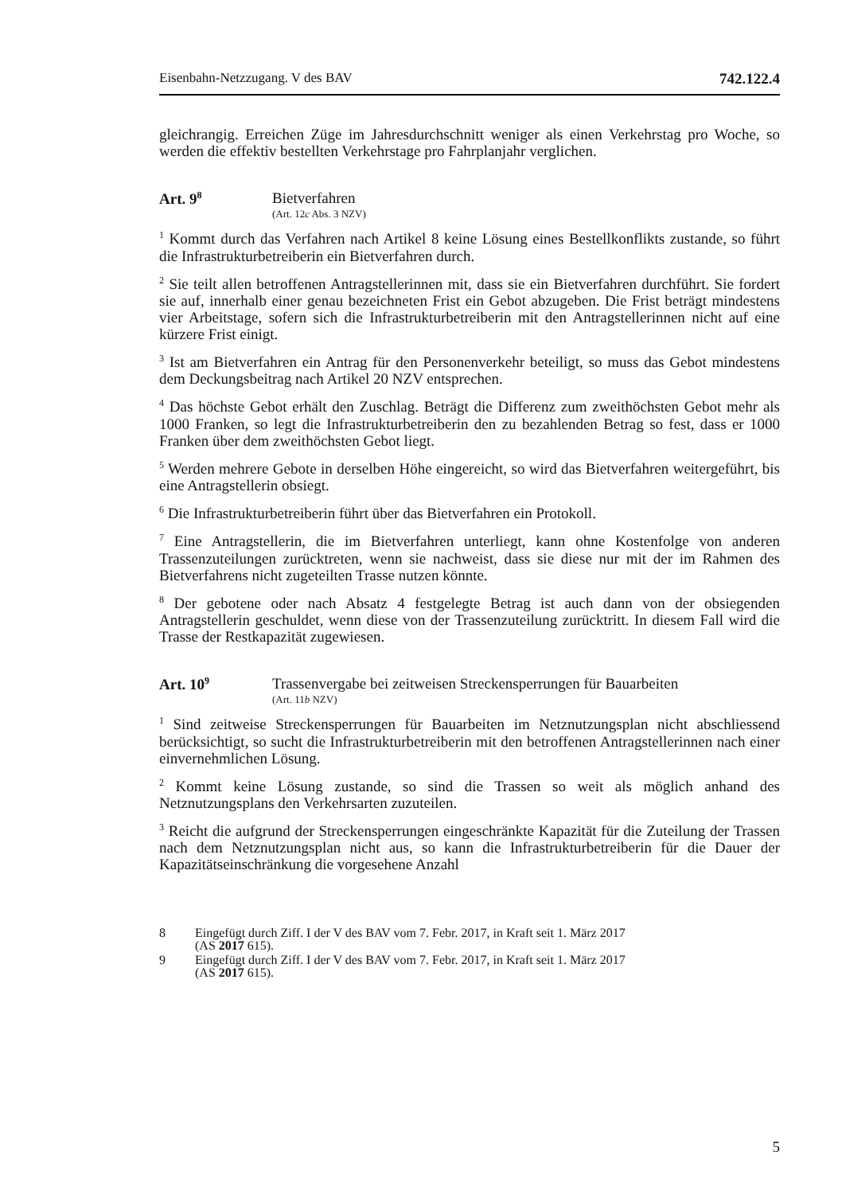Eisenbahn-Netzzugang. V des BAV 742.122.4
gleichrangig. Erreichen Züge im Jahresdurchschnitt weniger als einen Verkehrstag pro Woche, so werden die effektiv bestellten Verkehrstage pro Fahrplanjahr verglichen.
Art. 9<sup>8</sup> Bietverfahren
(Art. 12c Abs. 3 NZV)
<sup>1</sup> Kommt durch das Verfahren nach Artikel 8 keine Lösung eines Bestellkonflikts zustande, so führt die Infrastrukturbetreiberin ein Bietverfahren durch.
<sup>2</sup> Sie teilt allen betroffenen Antragstellerinnen mit, dass sie ein Bietverfahren durchführt. Sie fordert sie auf, innerhalb einer genau bezeichneten Frist ein Gebot abzugeben. Die Frist beträgt mindestens vier Arbeitstage, sofern sich die Infrastrukturbetreiberin mit den Antragstellerinnen nicht auf eine kürzere Frist einigt.
<sup>3</sup> Ist am Bietverfahren ein Antrag für den Personenverkehr beteiligt, so muss das Gebot mindestens dem Deckungsbeitrag nach Artikel 20 NZV entsprechen.
<sup>4</sup> Das höchste Gebot erhält den Zuschlag. Beträgt die Differenz zum zweithöchsten Gebot mehr als 1000 Franken, so legt die Infrastrukturbetreiberin den zu bezahlenden Betrag so fest, dass er 1000 Franken über dem zweithöchsten Gebot liegt.
<sup>5</sup> Werden mehrere Gebote in derselben Höhe eingereicht, so wird das Bietverfahren weitergeführt, bis eine Antragstellerin obsiegt.
<sup>6</sup> Die Infrastrukturbetreiberin führt über das Bietverfahren ein Protokoll.
<sup>7</sup> Eine Antragstellerin, die im Bietverfahren unterliegt, kann ohne Kostenfolge von anderen Trassenzuteilungen zurücktreten, wenn sie nachweist, dass sie diese nur mit der im Rahmen des Bietverfahrens nicht zugeteilten Trasse nutzen könnte.
<sup>8</sup> Der gebotene oder nach Absatz 4 festgelegte Betrag ist auch dann von der obsiegenden Antragstellerin geschuldet, wenn diese von der Trassenzuteilung zurücktritt. In diesem Fall wird die Trasse der Restkapazität zugewiesen.
Art. 10<sup>9</sup> Trassenvergabe bei zeitweisen Streckensperrungen für Bauarbeiten
(Art. 11b NZV)
<sup>1</sup> Sind zeitweise Streckensperrungen für Bauarbeiten im Netznutzungsplan nicht abschliessend berücksichtigt, so sucht die Infrastrukturbetreiberin mit den betroffenen Antragstellerinnen nach einer einvernehmlichen Lösung.
<sup>2</sup> Kommt keine Lösung zustande, so sind die Trassen so weit als möglich anhand des Netznutzungsplans den Verkehrsarten zuzuteilen.
<sup>3</sup> Reicht die aufgrund der Streckensperrungen eingeschränkte Kapazität für die Zuteilung der Trassen nach dem Netznutzungsplan nicht aus, so kann die Infrastrukturbetreiberin für die Dauer der Kapazitätseinschränkung die vorgesehene Anzahl
8 Eingefügt durch Ziff. I der V des BAV vom 7. Febr. 2017, in Kraft seit 1. März 2017
(AS 2017 615).
9 Eingefügt durch Ziff. I der V des BAV vom 7. Febr. 2017, in Kraft seit 1. März 2017
(AS 2017 615).
5